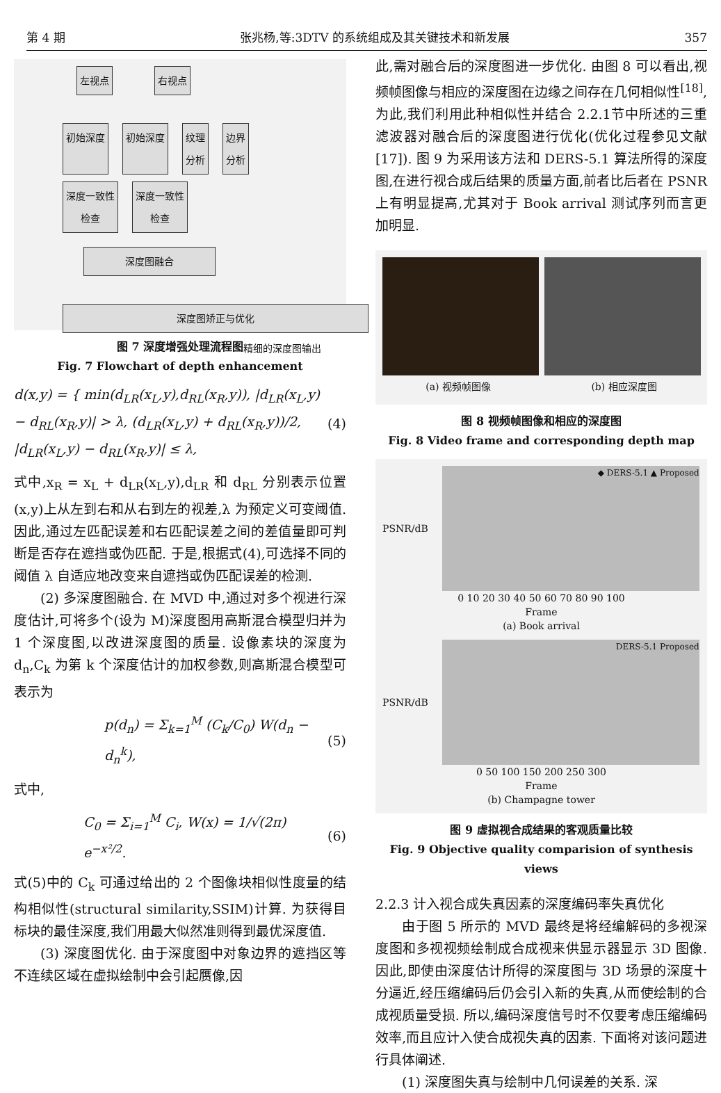第 4 期 张兆杨,等:3DTV 的系统组成及其关键技术和新发展 357
左视点 右视点
初始深度 初始深度 纹理
分析
边界
分析
深度一致性
检查
深度一致性
检查
深度图融合
深度图矫正与优化
精细的深度图输出
图 7 深度增强处理流程图
Fig. 7 Flowchart of depth enhancement
d(x,y) = { min(d<sub>LR</sub>(x<sub>L</sub>,y),d<sub>RL</sub>(x<sub>R</sub>,y)), |d<sub>LR</sub>(x<sub>L</sub>,y) − d<sub>RL</sub>(x<sub>R</sub>,y)| > λ, (d<sub>LR</sub>(x<sub>L</sub>,y) + d<sub>RL</sub>(x<sub>R</sub>,y))/2, |d<sub>LR</sub>(x<sub>L</sub>,y) − d<sub>RL</sub>(x<sub>R</sub>,y)| ≤ λ, (4)
式中,x<sub>R</sub> = x<sub>L</sub> + d<sub>LR</sub>(x<sub>L</sub>,y),d<sub>LR</sub> 和 d<sub>RL</sub> 分别表示位置(x,y)上从左到右和从右到左的视差,λ 为预定义可变阈值. 因此,通过左匹配误差和右匹配误差之间的差值量即可判断是否存在遮挡或伪匹配. 于是,根据式(4),可选择不同的阈值 λ 自适应地改变来自遮挡或伪匹配误差的检测.
(2) 多深度图融合. 在 MVD 中,通过对多个视进行深度估计,可将多个(设为 M)深度图用高斯混合模型归并为 1 个深度图,以改进深度图的质量. 设像素块的深度为 d<sub>n</sub>,C<sub>k</sub> 为第 k 个深度估计的加权参数,则高斯混合模型可表示为
p(d<sub>n</sub>) = Σ<sub>k=1</sub><sup>M</sup> (C<sub>k</sub>/C<sub>0</sub>) W(d<sub>n</sub> − d<sub>n</sub><sup>k</sup>), (5)
式中,
C<sub>0</sub> = Σ<sub>i=1</sub><sup>M</sup> C<sub>i</sub>, W(x) = 1/√(2π) e<sup>−x²/2</sup>. (6)
式(5)中的 C<sub>k</sub> 可通过给出的 2 个图像块相似性度量的结构相似性(structural similarity,SSIM)计算. 为获得目标块的最佳深度,我们用最大似然准则得到最优深度值.
(3) 深度图优化. 由于深度图中对象边界的遮挡区等不连续区域在虚拟绘制中会引起赝像,因
此,需对融合后的深度图进一步优化. 由图 8 可以看出,视频帧图像与相应的深度图在边缘之间存在几何相似性<sup>[18]</sup>,为此,我们利用此种相似性并结合 2.2.1节中所述的三重滤波器对融合后的深度图进行优化(优化过程参见文献[17]). 图 9 为采用该方法和 DERS-5.1 算法所得的深度图,在进行视合成后结果的质量方面,前者比后者在 PSNR 上有明显提高,尤其对于 Book arrival 测试序列而言更加明显.
(a) 视频帧图像 (b) 相应深度图
图 8 视频帧图像和相应的深度图
Fig. 8 Video frame and corresponding depth map
PSNR/dB
◆ DERS-5.1 ▲ Proposed
0 10 20 30 40 50 60 70 80 90 100
Frame
(a) Book arrival
PSNR/dB
DERS-5.1 Proposed
0 50 100 150 200 250 300
Frame
(b) Champagne tower
图 9 虚拟视合成结果的客观质量比较
Fig. 9 Objective quality comparision of synthesis views
2.2.3 计入视合成失真因素的深度编码率失真优化
由于图 5 所示的 MVD 最终是将经编解码的多视深度图和多视视频绘制成合成视来供显示器显示 3D 图像. 因此,即使由深度估计所得的深度图与 3D 场景的深度十分逼近,经压缩编码后仍会引入新的失真,从而使绘制的合成视质量受损. 所以,编码深度信号时不仅要考虑压缩编码效率,而且应计入使合成视失真的因素. 下面将对该问题进行具体阐述.
(1) 深度图失真与绘制中几何误差的关系. 深